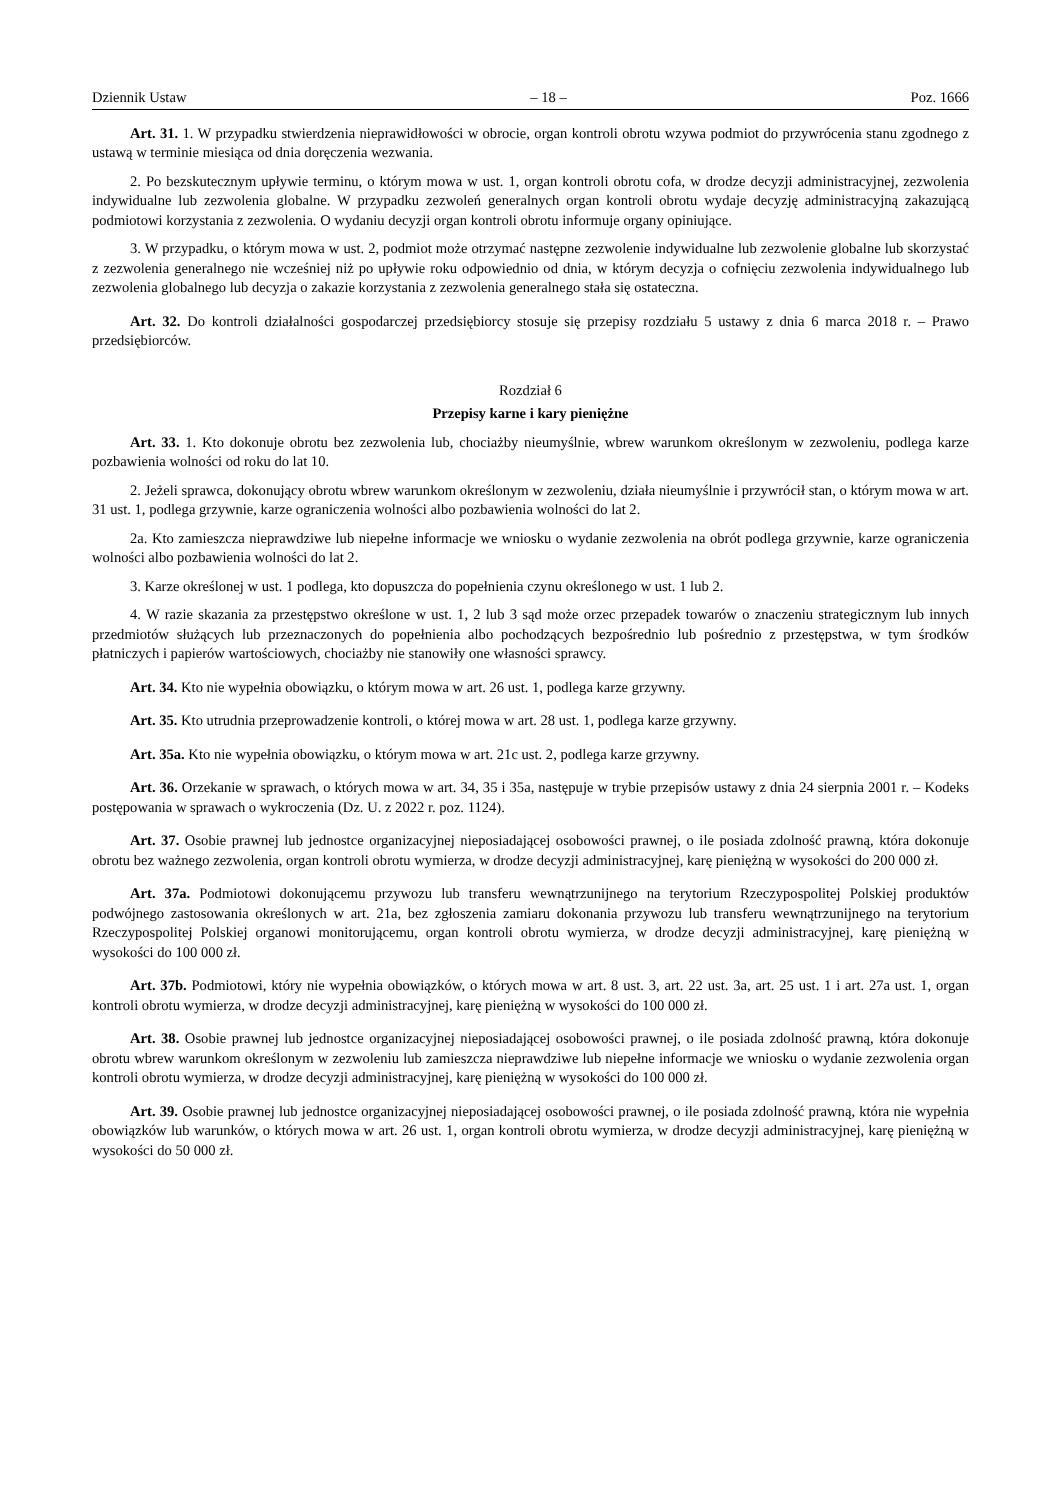Dziennik Ustaw – 18 – Poz. 1666
Art. 31. 1. W przypadku stwierdzenia nieprawidłowości w obrocie, organ kontroli obrotu wzywa podmiot do przywrócenia stanu zgodnego z ustawą w terminie miesiąca od dnia doręczenia wezwania.
2. Po bezskutecznym upływie terminu, o którym mowa w ust. 1, organ kontroli obrotu cofa, w drodze decyzji administracyjnej, zezwolenia indywidualne lub zezwolenia globalne. W przypadku zezwoleń generalnych organ kontroli obrotu wydaje decyzję administracyjną zakazującą podmiotowi korzystania z zezwolenia. O wydaniu decyzji organ kontroli obrotu informuje organy opiniujące.
3. W przypadku, o którym mowa w ust. 2, podmiot może otrzymać następne zezwolenie indywidualne lub zezwolenie globalne lub skorzystać z zezwolenia generalnego nie wcześniej niż po upływie roku odpowiednio od dnia, w którym decyzja o cofnięciu zezwolenia indywidualnego lub zezwolenia globalnego lub decyzja o zakazie korzystania z zezwolenia generalnego stała się ostateczna.
Art. 32. Do kontroli działalności gospodarczej przedsiębiorcy stosuje się przepisy rozdziału 5 ustawy z dnia 6 marca 2018 r. – Prawo przedsiębiorców.
Rozdział 6
Przepisy karne i kary pieniężne
Art. 33. 1. Kto dokonuje obrotu bez zezwolenia lub, chociażby nieumyślnie, wbrew warunkom określonym w zezwoleniu, podlega karze pozbawienia wolności od roku do lat 10.
2. Jeżeli sprawca, dokonujący obrotu wbrew warunkom określonym w zezwoleniu, działa nieumyślnie i przywrócił stan, o którym mowa w art. 31 ust. 1, podlega grzywnie, karze ograniczenia wolności albo pozbawienia wolności do lat 2.
2a. Kto zamieszcza nieprawdziwe lub niepełne informacje we wniosku o wydanie zezwolenia na obrót podlega grzywnie, karze ograniczenia wolności albo pozbawienia wolności do lat 2.
3. Karze określonej w ust. 1 podlega, kto dopuszcza do popełnienia czynu określonego w ust. 1 lub 2.
4. W razie skazania za przestępstwo określone w ust. 1, 2 lub 3 sąd może orzec przepadek towarów o znaczeniu strategicznym lub innych przedmiotów służących lub przeznaczonych do popełnienia albo pochodzących bezpośrednio lub pośrednio z przestępstwa, w tym środków płatniczych i papierów wartościowych, chociażby nie stanowiły one własności sprawcy.
Art. 34. Kto nie wypełnia obowiązku, o którym mowa w art. 26 ust. 1, podlega karze grzywny.
Art. 35. Kto utrudnia przeprowadzenie kontroli, o której mowa w art. 28 ust. 1, podlega karze grzywny.
Art. 35a. Kto nie wypełnia obowiązku, o którym mowa w art. 21c ust. 2, podlega karze grzywny.
Art. 36. Orzekanie w sprawach, o których mowa w art. 34, 35 i 35a, następuje w trybie przepisów ustawy z dnia 24 sierpnia 2001 r. – Kodeks postępowania w sprawach o wykroczenia (Dz. U. z 2022 r. poz. 1124).
Art. 37. Osobie prawnej lub jednostce organizacyjnej nieposiadającej osobowości prawnej, o ile posiada zdolność prawną, która dokonuje obrotu bez ważnego zezwolenia, organ kontroli obrotu wymierza, w drodze decyzji administracyjnej, karę pieniężną w wysokości do 200 000 zł.
Art. 37a. Podmiotowi dokonującemu przywozu lub transferu wewnątrzunijnego na terytorium Rzeczypospolitej Polskiej produktów podwójnego zastosowania określonych w art. 21a, bez zgłoszenia zamiaru dokonania przywozu lub transferu wewnątrzunijnego na terytorium Rzeczypospolitej Polskiej organowi monitorującemu, organ kontroli obrotu wymierza, w drodze decyzji administracyjnej, karę pieniężną w wysokości do 100 000 zł.
Art. 37b. Podmiotowi, który nie wypełnia obowiązków, o których mowa w art. 8 ust. 3, art. 22 ust. 3a, art. 25 ust. 1 i art. 27a ust. 1, organ kontroli obrotu wymierza, w drodze decyzji administracyjnej, karę pieniężną w wysokości do 100 000 zł.
Art. 38. Osobie prawnej lub jednostce organizacyjnej nieposiadającej osobowości prawnej, o ile posiada zdolność prawną, która dokonuje obrotu wbrew warunkom określonym w zezwoleniu lub zamieszcza nieprawdziwe lub niepełne informacje we wniosku o wydanie zezwolenia organ kontroli obrotu wymierza, w drodze decyzji administracyjnej, karę pieniężną w wysokości do 100 000 zł.
Art. 39. Osobie prawnej lub jednostce organizacyjnej nieposiadającej osobowości prawnej, o ile posiada zdolność prawną, która nie wypełnia obowiązków lub warunków, o których mowa w art. 26 ust. 1, organ kontroli obrotu wymierza, w drodze decyzji administracyjnej, karę pieniężną w wysokości do 50 000 zł.